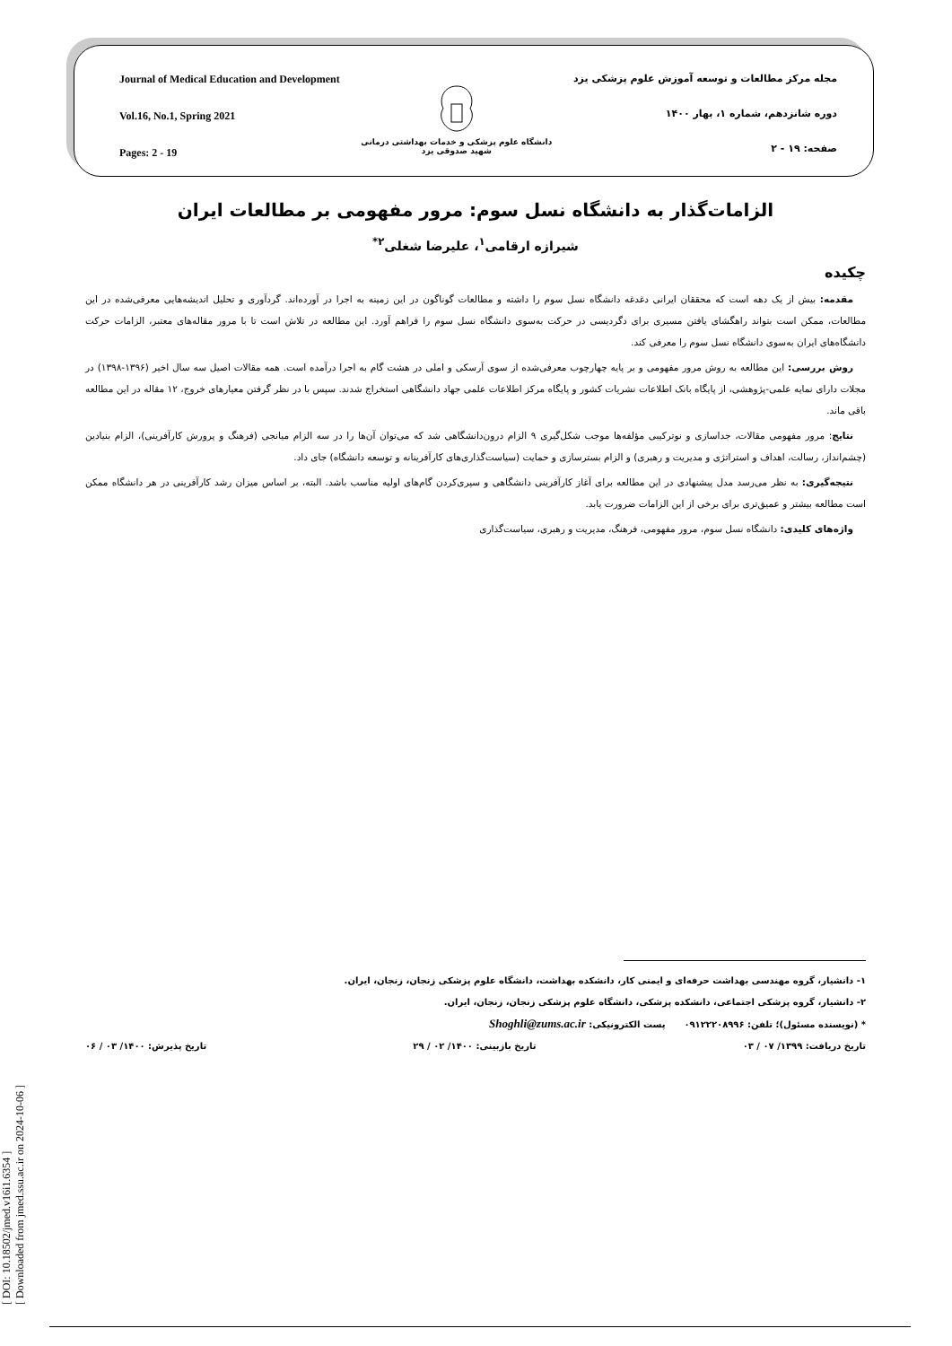[ DOI: 10.18502/jmed.v16i1.6354 ]
[ Downloaded from jmed.ssu.ac.ir on 2024-10-06 ]
Journal of Medical Education and Development
Vol.16, No.1, Spring 2021
Pages: 2 - 19
دانشگاه علوم پزشکی و خدمات بهداشتی درمانی
شهید صدوقی یزد
مجله مرکز مطالعات و توسعه آموزش علوم پزشکی یزد
دوره شانزدهم، شماره ۱، بهار ۱۴۰۰
صفحه: ۱۹ - ۲
الزامات‌گذار به دانشگاه نسل سوم: مرور مفهومی بر مطالعات ایران
شیرازه ارقامی<sup>۱</sup>، علیرضا شغلی<sup>۲*</sup>
چکیده
مقدمه: بیش از یک دهه است که محققان ایرانی دغدغه دانشگاه نسل سوم را داشته و مطالعات گوناگون در این زمینه به اجرا در آورده‌اند. گردآوری و تحلیل اندیشه‌هایی معرفی‌شده در این مطالعات، ممکن است بتواند راهگشای یافتن مسیری برای دگردیسی در حرکت به‌سوی دانشگاه نسل سوم را فراهم آورد. این مطالعه در تلاش است تا با مرور مقاله‌های معتبر، الزامات حرکت دانشگاه‌های ایران به‌سوی دانشگاه نسل سوم را معرفی کند.
روش بررسی: این مطالعه به روش مرور مفهومی و بر پایه چهارچوب معرفی‌شده از سوی آرسکی و املی در هشت گام به اجرا درآمده است. همه مقالات اصیل سه سال اخیر (۱۳۹۶-۱۳۹۸) در مجلات دارای نمایه علمی-پژوهشی، از پایگاه بانک اطلاعات نشریات کشور و پایگاه مرکز اطلاعات علمی جهاد دانشگاهی استخراج شدند. سپس با در نظر گرفتن معیارهای خروج، ۱۲ مقاله در این مطالعه باقی ماند.
نتایج: مرور مفهومی مقالات، جداسازی و نوترکیبی مؤلفه‌ها موجب شکل‌گیری ۹ الزام درون‌دانشگاهی شد که می‌توان آن‌ها را در سه الزام میانجی (فرهنگ و پرورش کارآفرینی)، الزام بنیادین (چشم‌انداز، رسالت، اهداف و استراتژی و مدیریت و رهبری) و الزام بسترسازی و حمایت (سیاست‌گذاری‌های کارآفرینانه و توسعه دانشگاه) جای داد.
نتیجه‌گیری: به نظر می‌رسد مدل پیشنهادی در این مطالعه برای آغاز کارآفرینی دانشگاهی و سپری‌کردن گام‌های اولیه مناسب باشد. البته، بر اساس میزان رشد کارآفرینی در هر دانشگاه ممکن است مطالعه بیشتر و عمیق‌تری برای برخی از این الزامات ضرورت یابد.
واژه‌های کلیدی: دانشگاه نسل سوم، مرور مفهومی، فرهنگ، مدیریت و رهبری، سیاست‌گذاری
۱- دانشیار، گروه مهندسی بهداشت حرفه‌ای و ایمنی کار، دانشکده بهداشت، دانشگاه علوم پزشکی زنجان، زنجان، ایران.
۲- دانشیار، گروه پزشکی اجتماعی، دانشکده پزشکی، دانشگاه علوم پزشکی زنجان، زنجان، ایران.
* (نویسنده مسئول)؛ تلفن: ۰۹۱۲۲۲۰۸۹۹۶ پست الکترونیکی: Shoghli@zums.ac.ir
تاریخ دریافت: ۱۳۹۹/ ۰۷ / ۰۳ تاریخ بازبینی: ۱۴۰۰/ ۰۲ / ۲۹ تاریخ پذیرش: ۱۴۰۰/ ۰۳ / ۰۶